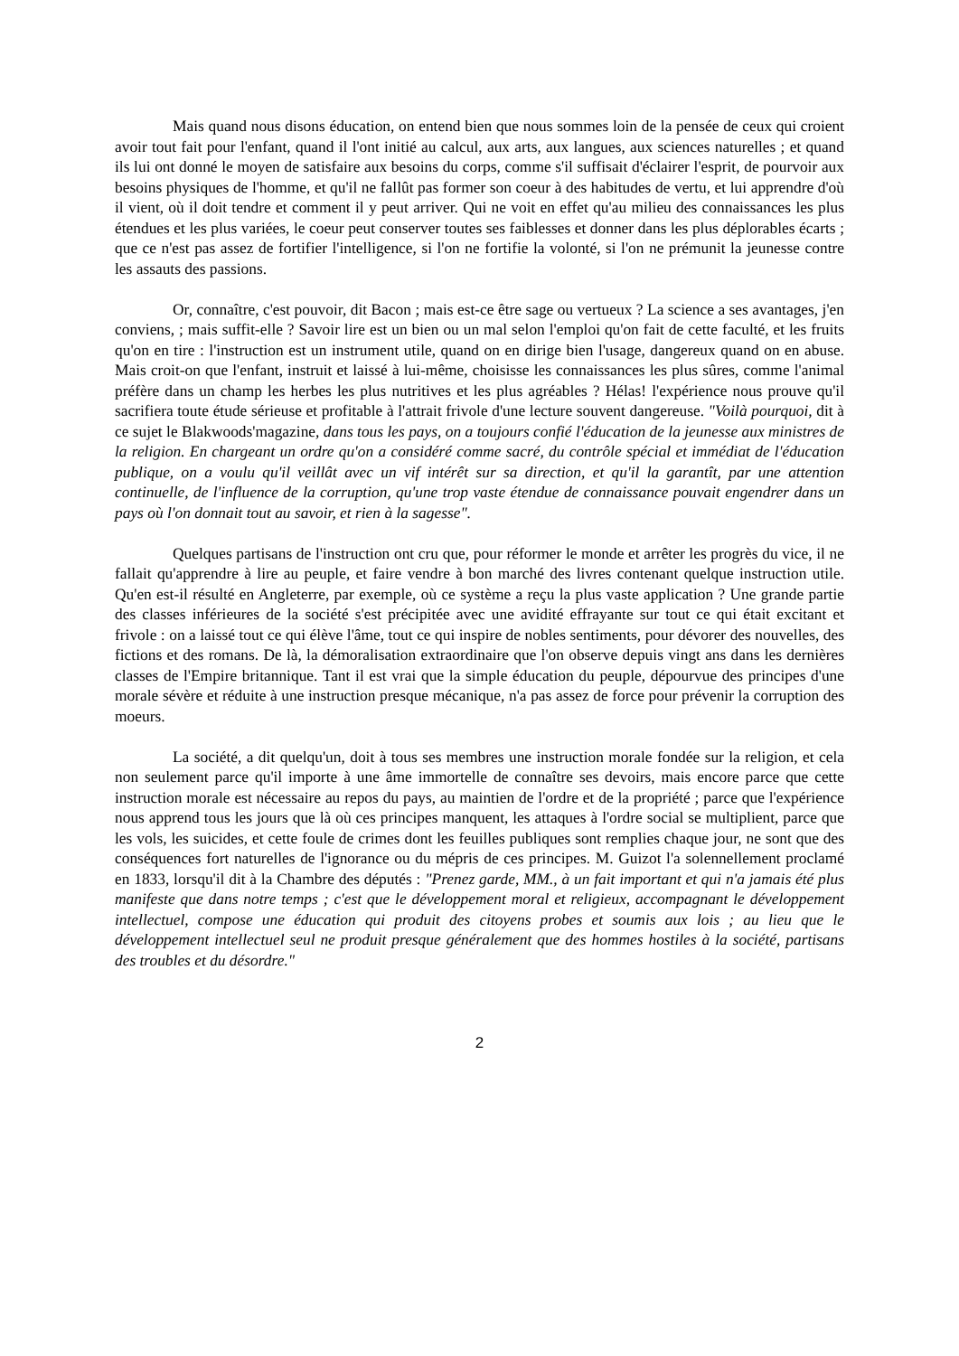Mais quand nous disons éducation, on entend bien que nous sommes loin de la pensée de ceux qui croient avoir tout fait pour l'enfant, quand il l'ont initié au calcul, aux arts, aux langues, aux sciences naturelles ; et quand ils lui ont donné le moyen de satisfaire aux besoins du corps, comme s'il suffisait d'éclairer l'esprit, de pourvoir aux besoins physiques de l'homme, et qu'il ne fallût pas former son coeur à des habitudes de vertu, et lui apprendre d'où il vient, où il doit tendre et comment il y peut arriver. Qui ne voit en effet qu'au milieu des connaissances les plus étendues et les plus variées, le coeur peut conserver toutes ses faiblesses et donner dans les plus déplorables écarts ; que ce n'est pas assez de fortifier l'intelligence, si l'on ne fortifie la volonté, si l'on ne prémunit la jeunesse contre les assauts des passions.
Or, connaître, c'est pouvoir, dit Bacon ; mais est-ce être sage ou vertueux ? La science a ses avantages, j'en conviens, ; mais suffit-elle ? Savoir lire est un bien ou un mal selon l'emploi qu'on fait de cette faculté, et les fruits qu'on en tire : l'instruction est un instrument utile, quand on en dirige bien l'usage, dangereux quand on en abuse. Mais croit-on que l'enfant, instruit et laissé à lui-même, choisisse les connaissances les plus sûres, comme l'animal préfère dans un champ les herbes les plus nutritives et les plus agréables ? Hélas! l'expérience nous prouve qu'il sacrifiera toute étude sérieuse et profitable à l'attrait frivole d'une lecture souvent dangereuse. "Voilà pourquoi, dit à ce sujet le Blakwoods'magazine, dans tous les pays, on a toujours confié l'éducation de la jeunesse aux ministres de la religion. En chargeant un ordre qu'on a considéré comme sacré, du contrôle spécial et immédiat de l'éducation publique, on a voulu qu'il veillât avec un vif intérêt sur sa direction, et qu'il la garantît, par une attention continuelle, de l'influence de la corruption, qu'une trop vaste étendue de connaissance pouvait engendrer dans un pays où l'on donnait tout au savoir, et rien à la sagesse".
Quelques partisans de l'instruction ont cru que, pour réformer le monde et arrêter les progrès du vice, il ne fallait qu'apprendre à lire au peuple, et faire vendre à bon marché des livres contenant quelque instruction utile. Qu'en est-il résulté en Angleterre, par exemple, où ce système a reçu la plus vaste application ? Une grande partie des classes inférieures de la société s'est précipitée avec une avidité effrayante sur tout ce qui était excitant et frivole : on a laissé tout ce qui élève l'âme, tout ce qui inspire de nobles sentiments, pour dévorer des nouvelles, des fictions et des romans. De là, la démoralisation extraordinaire que l'on observe depuis vingt ans dans les dernières classes de l'Empire britannique. Tant il est vrai que la simple éducation du peuple, dépourvue des principes d'une morale sévère et réduite à une instruction presque mécanique, n'a pas assez de force pour prévenir la corruption des moeurs.
La société, a dit quelqu'un, doit à tous ses membres une instruction morale fondée sur la religion, et cela non seulement parce qu'il importe à une âme immortelle de connaître ses devoirs, mais encore parce que cette instruction morale est nécessaire au repos du pays, au maintien de l'ordre et de la propriété ; parce que l'expérience nous apprend tous les jours que là où ces principes manquent, les attaques à l'ordre social se multiplient, parce que les vols, les suicides, et cette foule de crimes dont les feuilles publiques sont remplies chaque jour, ne sont que des conséquences fort naturelles de l'ignorance ou du mépris de ces principes. M. Guizot l'a solennellement proclamé en 1833, lorsqu'il dit à la Chambre des députés : "Prenez garde, MM., à un fait important et qui n'a jamais été plus manifeste que dans notre temps ; c'est que le développement moral et religieux, accompagnant le développement intellectuel, compose une éducation qui produit des citoyens probes et soumis aux lois ; au lieu que le développement intellectuel seul ne produit presque généralement que des hommes hostiles à la société, partisans des troubles et du désordre."
2